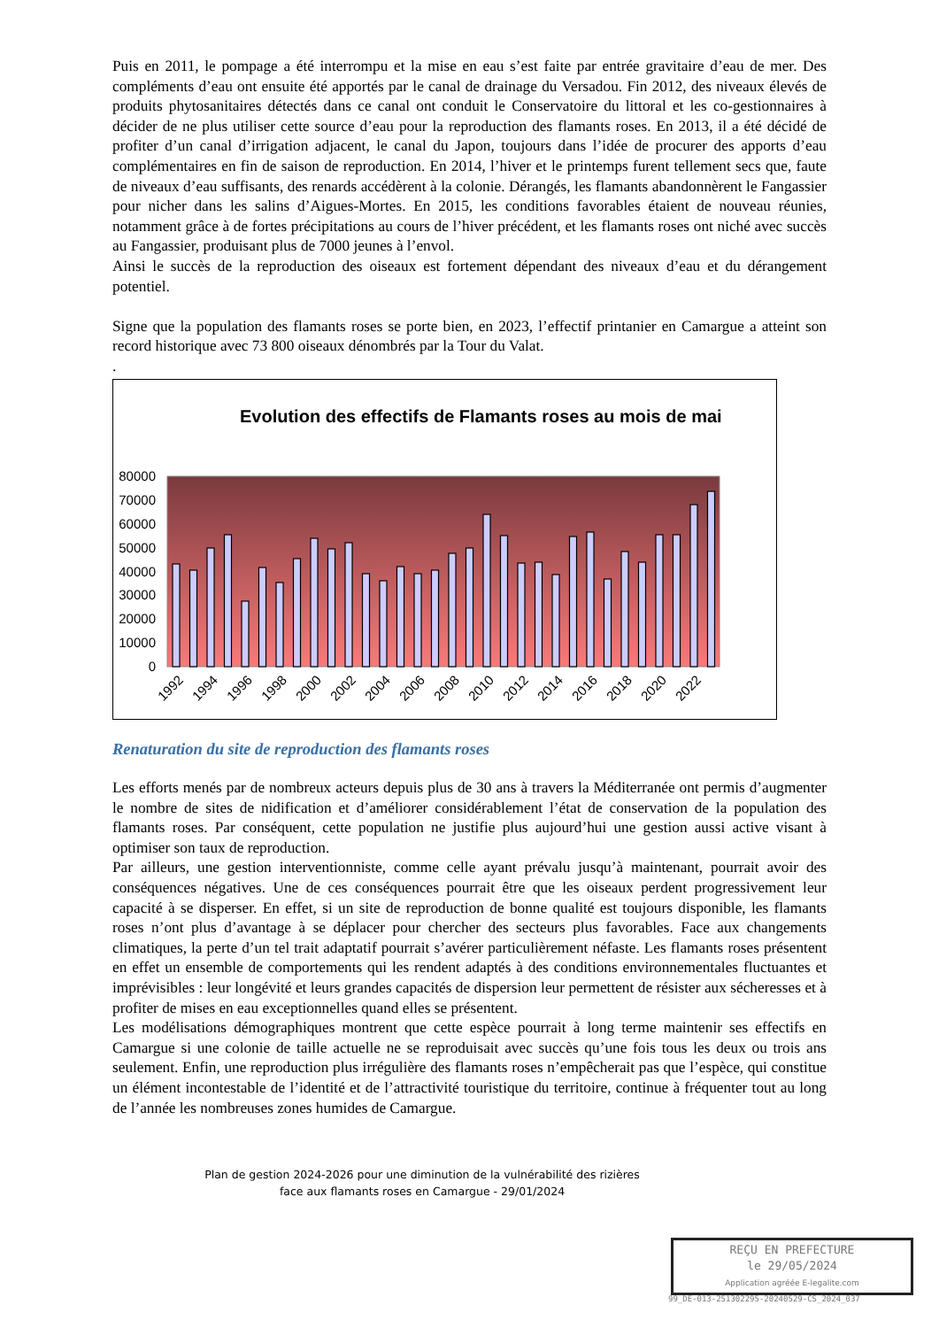Puis en 2011, le pompage a été interrompu et la mise en eau s’est faite par entrée gravitaire d’eau de mer. Des compléments d’eau ont ensuite été apportés par le canal de drainage du Versadou. Fin 2012, des niveaux élevés de produits phytosanitaires détectés dans ce canal ont conduit le Conservatoire du littoral et les co-gestionnaires à décider de ne plus utiliser cette source d’eau pour la reproduction des flamants roses. En 2013, il a été décidé de profiter d’un canal d’irrigation adjacent, le canal du Japon, toujours dans l’idée de procurer des apports d’eau complémentaires en fin de saison de reproduction. En 2014, l’hiver et le printemps furent tellement secs que, faute de niveaux d’eau suffisants, des renards accédèrent à la colonie. Dérangés, les flamants abandonnèrent le Fangassier pour nicher dans les salins d’Aigues-Mortes. En 2015, les conditions favorables étaient de nouveau réunies, notamment grâce à de fortes précipitations au cours de l’hiver précédent, et les flamants roses ont niché avec succès au Fangassier, produisant plus de 7000 jeunes à l’envol.
Ainsi le succès de la reproduction des oiseaux est fortement dépendant des niveaux d’eau et du dérangement potentiel.
Signe que la population des flamants roses se porte bien, en 2023, l’effectif printanier en Camargue a atteint son record historique avec 73 800 oiseaux dénombrés par la Tour du Valat.
.
Evolution des effectifs de Flamants roses au mois de mai
80000
70000
60000
50000
40000
30000
20000
10000
0
1992
1994
1996
1998
2000
2002
2004
2006
2008
2010
2012
2014
2016
2018
2020
2022
Renaturation du site de reproduction des flamants roses
Les efforts menés par de nombreux acteurs depuis plus de 30 ans à travers la Méditerranée ont permis d’augmenter le nombre de sites de nidification et d’améliorer considérablement l’état de conservation de la population des flamants roses. Par conséquent, cette population ne justifie plus aujourd’hui une gestion aussi active visant à optimiser son taux de reproduction.
Par ailleurs, une gestion interventionniste, comme celle ayant prévalu jusqu’à maintenant, pourrait avoir des conséquences négatives. Une de ces conséquences pourrait être que les oiseaux perdent progressivement leur capacité à se disperser. En effet, si un site de reproduction de bonne qualité est toujours disponible, les flamants roses n’ont plus d’avantage à se déplacer pour chercher des secteurs plus favorables. Face aux changements climatiques, la perte d’un tel trait adaptatif pourrait s’avérer particulièrement néfaste. Les flamants roses présentent en effet un ensemble de comportements qui les rendent adaptés à des conditions environnementales fluctuantes et imprévisibles : leur longévité et leurs grandes capacités de dispersion leur permettent de résister aux sécheresses et à profiter de mises en eau exceptionnelles quand elles se présentent.
Les modélisations démographiques montrent que cette espèce pourrait à long terme maintenir ses effectifs en Camargue si une colonie de taille actuelle ne se reproduisait avec succès qu’une fois tous les deux ou trois ans seulement. Enfin, une reproduction plus irrégulière des flamants roses n’empêcherait pas que l’espèce, qui constitue un élément incontestable de l’identité et de l’attractivité touristique du territoire, continue à fréquenter tout au long de l’année les nombreuses zones humides de Camargue.
Plan de gestion 2024-2026 pour une diminution de la vulnérabilité des rizières
face aux flamants roses en Camargue - 29/01/2024
REÇU EN PREFECTURE
le 29/05/2024
Application agréée E-legalite.com
99_DE-013-251302295-20240529-CS_2024_037